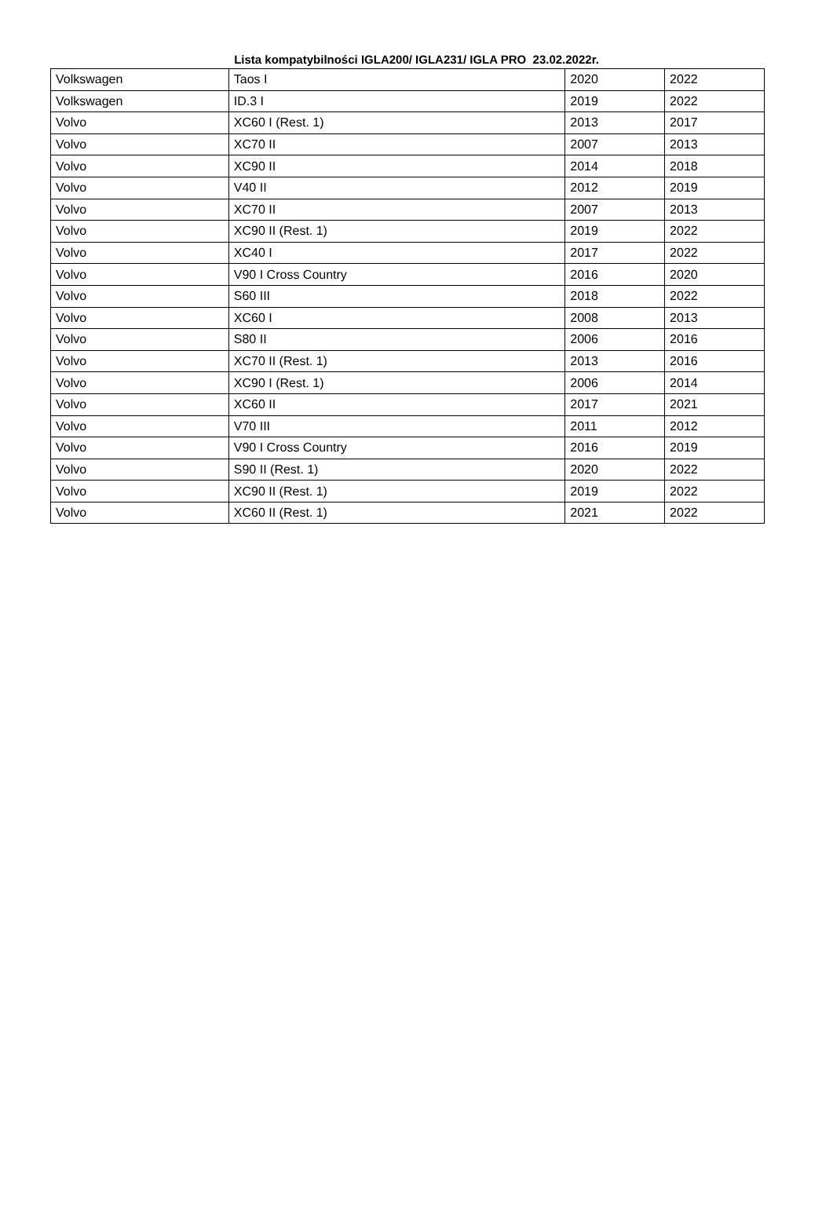Lista kompatybilności IGLA200/ IGLA231/ IGLA PRO 23.02.2022r.
| Volkswagen | Taos I | 2020 | 2022 |
| Volkswagen | ID.3 I | 2019 | 2022 |
| Volvo | XC60 I (Rest. 1) | 2013 | 2017 |
| Volvo | XC70 II | 2007 | 2013 |
| Volvo | XC90 II | 2014 | 2018 |
| Volvo | V40 II | 2012 | 2019 |
| Volvo | XC70 II | 2007 | 2013 |
| Volvo | XC90 II (Rest. 1) | 2019 | 2022 |
| Volvo | XC40 I | 2017 | 2022 |
| Volvo | V90 I Cross Country | 2016 | 2020 |
| Volvo | S60 III | 2018 | 2022 |
| Volvo | XC60 I | 2008 | 2013 |
| Volvo | S80 II | 2006 | 2016 |
| Volvo | XC70 II (Rest. 1) | 2013 | 2016 |
| Volvo | XC90 I (Rest. 1) | 2006 | 2014 |
| Volvo | XC60 II | 2017 | 2021 |
| Volvo | V70 III | 2011 | 2012 |
| Volvo | V90 I Cross Country | 2016 | 2019 |
| Volvo | S90 II (Rest. 1) | 2020 | 2022 |
| Volvo | XC90 II (Rest. 1) | 2019 | 2022 |
| Volvo | XC60 II (Rest. 1) | 2021 | 2022 |